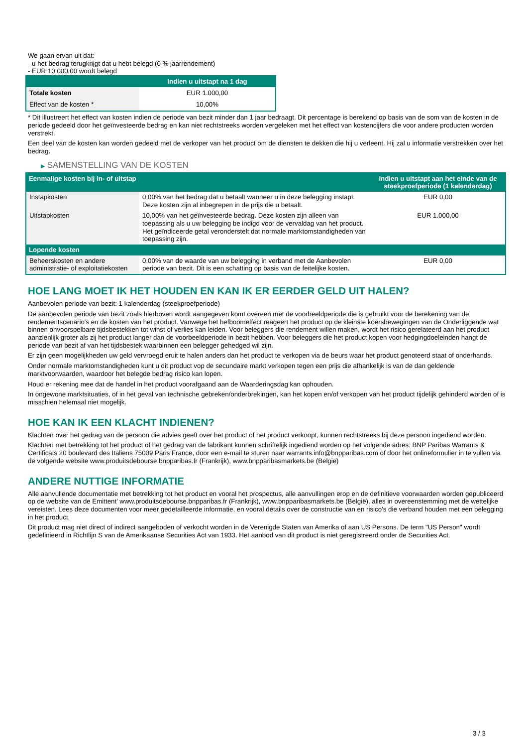We gaan ervan uit dat:
- u het bedrag terugkrijgt dat u hebt belegd (0 % jaarrendement)
- EUR 10.000,00 wordt belegd
| | Indien u uitstapt na 1 dag |
| --- | --- |
| Totale kosten | EUR 1.000,00 |
| Effect van de kosten * | 10,00% |
* Dit illustreert het effect van kosten indien de periode van bezit minder dan 1 jaar bedraagt. Dit percentage is berekend op basis van de som van de kosten in de periode gedeeld door het geïnvesteerde bedrag en kan niet rechtstreeks worden vergeleken met het effect van kostencijfers die voor andere producten worden verstrekt.
Een deel van de kosten kan worden gedeeld met de verkoper van het product om de diensten te dekken die hij u verleent. Hij zal u informatie verstrekken over het bedrag.
▶ SAMENSTELLING VAN DE KOSTEN
| Eenmalige kosten bij in- of uitstap | | Indien u uitstapt aan het einde van de steekproefperiode (1 kalenderdag) |
| --- | --- | --- |
| Instapkosten | 0,00% van het bedrag dat u betaalt wanneer u in deze belegging instapt. Deze kosten zijn al inbegrepen in de prijs die u betaalt. | EUR 0,00 |
| Uitstapkosten | 10,00% van het geïnvesteerde bedrag. Deze kosten zijn alleen van toepassing als u uw belegging be indigd voor de vervaldag van het product. Het geïndiceerde getal veronderstelt dat normale marktomstandigheden van toepassing zijn. | EUR 1.000,00 |
| Lopende kosten | | |
| Beheerskosten en andere administratie- of exploitatiekosten | 0,00% van de waarde van uw belegging in verband met de Aanbevolen periode van bezit. Dit is een schatting op basis van de feitelijke kosten. | EUR 0,00 |
HOE LANG MOET IK HET HOUDEN EN KAN IK ER EERDER GELD UIT HALEN?
Aanbevolen periode van bezit: 1 kalenderdag (steekproefperiode)
De aanbevolen periode van bezit zoals hierboven wordt aangegeven komt overeen met de voorbeeldperiode die is gebruikt voor de berekening van de rendementscenario's en de kosten van het product. Vanwege het hefboomeffect reageert het product op de kleinste koersbewegingen van de Onderliggende wat binnen onvoorspelbare tijdsbestekken tot winst of verlies kan leiden. Voor beleggers die rendement willen maken, wordt het risico gerelateerd aan het product aanzienlijk groter als zij het product langer dan de voorbeeldperiode in bezit hebben. Voor beleggers die het product kopen voor hedgingdoeleinden hangt de periode van bezit af van het tijdsbestek waarbinnen een belegger gehedged wil zijn.
Er zijn geen mogelijkheden uw geld vervroegd eruit te halen anders dan het product te verkopen via de beurs waar het product genoteerd staat of onderhands.
Onder normale marktomstandigheden kunt u dit product vop de secundaire markt verkopen tegen een prijs die afhankelijk is van de dan geldende marktvoorwaarden, waardoor het belegde bedrag risico kan lopen.
Houd er rekening mee dat de handel in het product voorafgaand aan de Waarderingsdag kan ophouden.
In ongewone marktsituaties, of in het geval van technische gebreken/onderbrekingen, kan het kopen en/of verkopen van het product tijdelijk gehinderd worden of is misschien helemaal niet mogelijk.
HOE KAN IK EEN KLACHT INDIENEN?
Klachten over het gedrag van de persoon die advies geeft over het product of het product verkoopt, kunnen rechtstreeks bij deze persoon ingediend worden.
Klachten met betrekking tot het product of het gedrag van de fabrikant kunnen schriftelijk ingediend worden op het volgende adres: BNP Paribas Warrants & Certificats 20 boulevard des Italiens 75009 Paris France, door een e-mail te sturen naar warrants.info@bnpparibas.com of door het onlineformulier in te vullen via de volgende website www.produitsdebourse.bnpparibas.fr (Frankrijk), www.bnpparibasmarkets.be (België)
ANDERE NUTTIGE INFORMATIE
Alle aanvullende documentatie met betrekking tot het product en vooral het prospectus, alle aanvullingen erop en de definitieve voorwaarden worden gepubliceerd op de website van de Emittent' www.produitsdebourse.bnpparibas.fr (Frankrijk), www.bnpparibasmarkets.be (België), alles in overeenstemming met de wettelijke vereisten. Lees deze documenten voor meer gedetailleerde informatie, en vooral details over de constructie van en risico’s die verband houden met een belegging in het product.
Dit product mag niet direct of indirect aangeboden of verkocht worden in de Verenigde Staten van Amerika of aan US Persons. De term "US Person" wordt gedefinieerd in Richtlijn S van de Amerikaanse Securities Act van 1933. Het aanbod van dit product is niet geregistreerd onder de Securities Act.
3 / 3